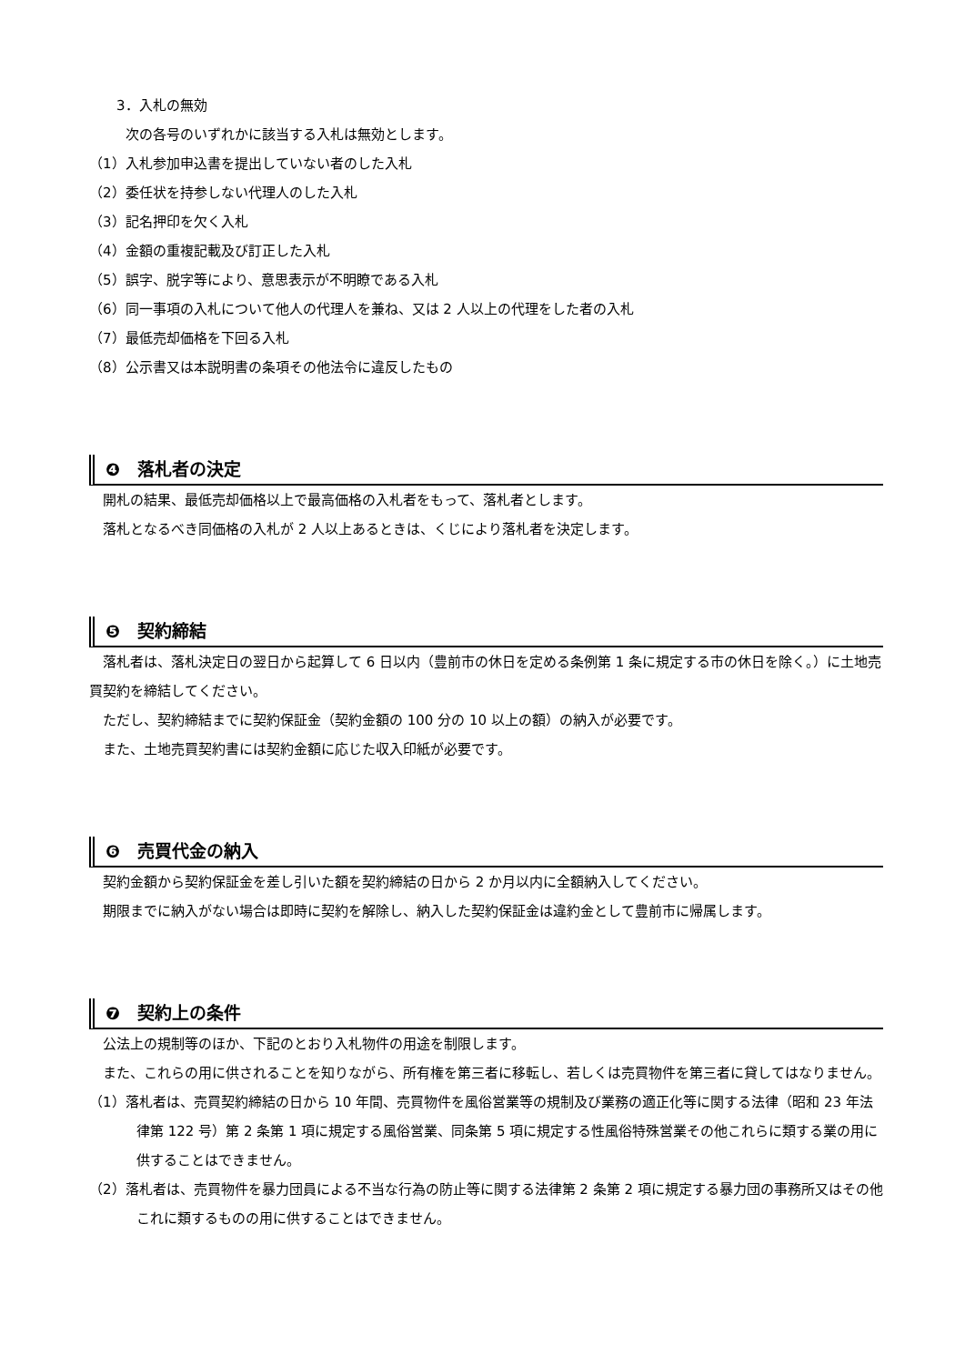3．入札の無効
次の各号のいずれかに該当する入札は無効とします。
（1）入札参加申込書を提出していない者のした入札
（2）委任状を持参しない代理人のした入札
（3）記名押印を欠く入札
（4）金額の重複記載及び訂正した入札
（5）誤字、脱字等により、意思表示が不明瞭である入札
（6）同一事項の入札について他人の代理人を兼ね、又は 2 人以上の代理をした者の入札
（7）最低売却価格を下回る入札
（8）公示書又は本説明書の条項その他法令に違反したもの
❹　落札者の決定
開札の結果、最低売却価格以上で最高価格の入札者をもって、落札者とします。
落札となるべき同価格の入札が 2 人以上あるときは、くじにより落札者を決定します。
❺　契約締結
　落札者は、落札決定日の翌日から起算して 6 日以内（豊前市の休日を定める条例第 1 条に規定する市の休日を除く。）に土地売買契約を締結してください。
ただし、契約締結までに契約保証金（契約金額の 100 分の 10 以上の額）の納入が必要です。
また、土地売買契約書には契約金額に応じた収入印紙が必要です。
❻　売買代金の納入
契約金額から契約保証金を差し引いた額を契約締結の日から 2 か月以内に全額納入してください。
　期限までに納入がない場合は即時に契約を解除し、納入した契約保証金は違約金として豊前市に帰属します。
❼　契約上の条件
公法上の規制等のほか、下記のとおり入札物件の用途を制限します。
　また、これらの用に供されることを知りながら、所有権を第三者に移転し、若しくは売買物件を第三者に貸してはなりません。
（1）落札者は、売買契約締結の日から 10 年間、売買物件を風俗営業等の規制及び業務の適正化等に関する法律（昭和 23 年法律第 122 号）第 2 条第 1 項に規定する風俗営業、同条第 5 項に規定する性風俗特殊営業その他これらに類する業の用に供することはできません。
（2）落札者は、売買物件を暴力団員による不当な行為の防止等に関する法律第 2 条第 2 項に規定する暴力団の事務所又はその他これに類するものの用に供することはできません。